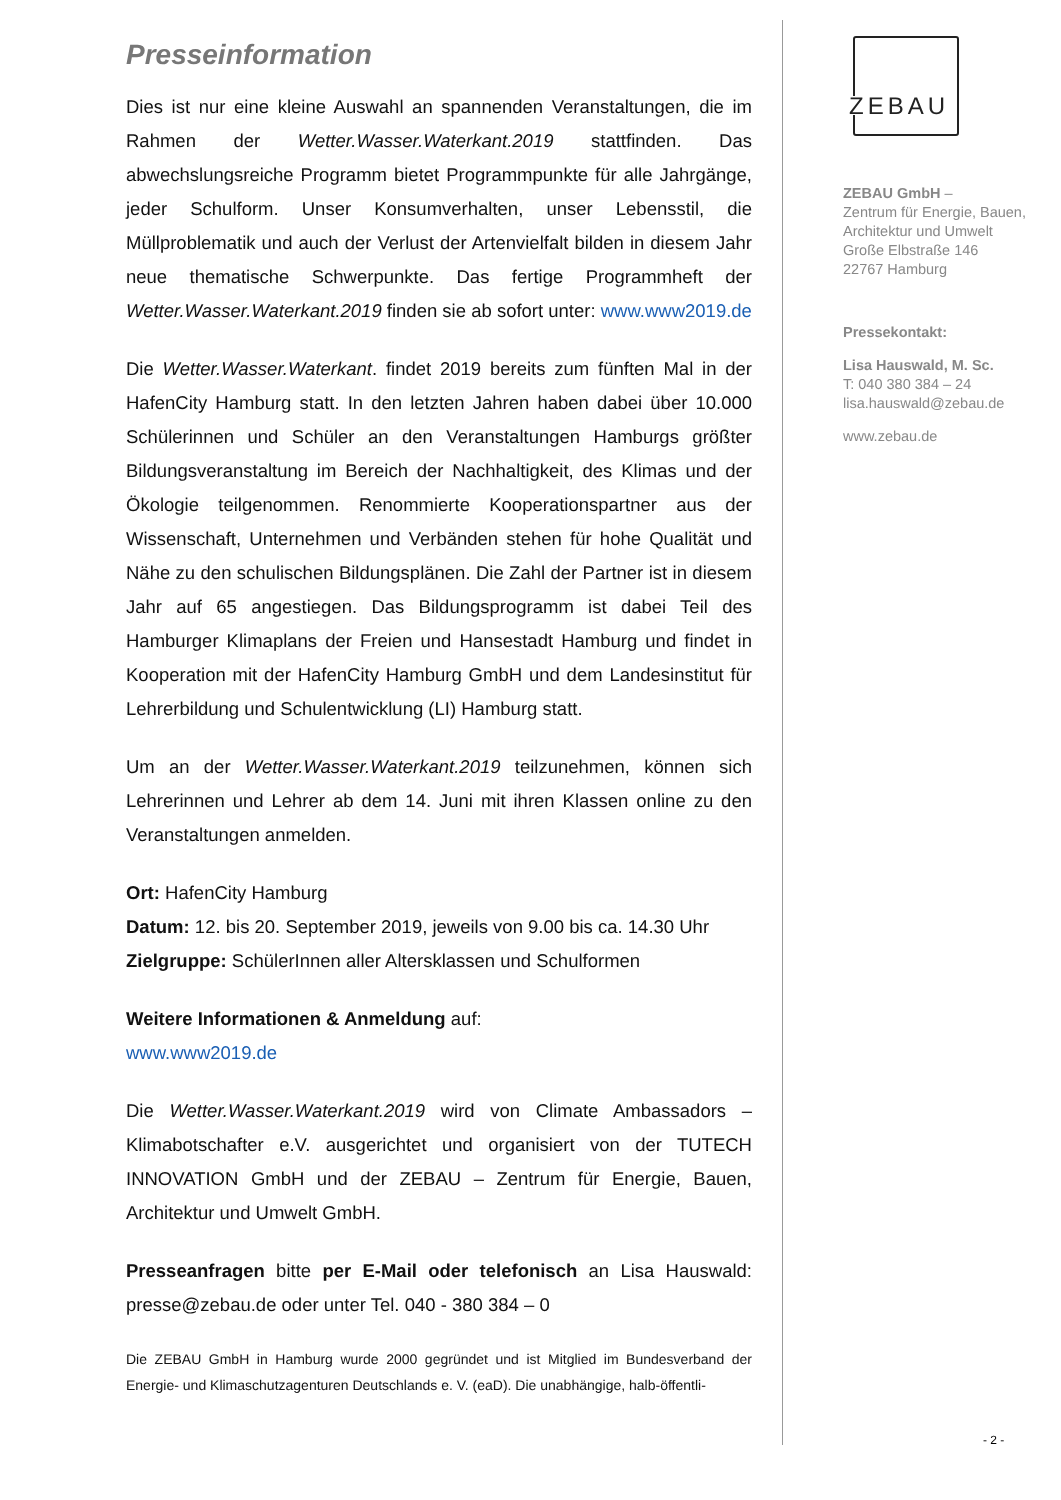Presseinformation
Dies ist nur eine kleine Auswahl an spannenden Veranstaltungen, die im Rahmen der Wetter.Wasser.Waterkant.2019 stattfinden. Das abwechslungsreiche Programm bietet Programmpunkte für alle Jahrgänge, jeder Schulform. Unser Konsumverhalten, unser Lebensstil, die Müllproblematik und auch der Verlust der Artenvielfalt bilden in diesem Jahr neue thematische Schwerpunkte. Das fertige Programmheft der Wetter.Wasser.Waterkant.2019 finden sie ab sofort unter: www.www2019.de
Die Wetter.Wasser.Waterkant. findet 2019 bereits zum fünften Mal in der HafenCity Hamburg statt. In den letzten Jahren haben dabei über 10.000 Schülerinnen und Schüler an den Veranstaltungen Hamburgs größter Bildungsveranstaltung im Bereich der Nachhaltigkeit, des Klimas und der Ökologie teilgenommen. Renommierte Kooperationspartner aus der Wissenschaft, Unternehmen und Verbänden stehen für hohe Qualität und Nähe zu den schulischen Bildungsplänen. Die Zahl der Partner ist in diesem Jahr auf 65 angestiegen. Das Bildungsprogramm ist dabei Teil des Hamburger Klimaplans der Freien und Hansestadt Hamburg und findet in Kooperation mit der HafenCity Hamburg GmbH und dem Landesinstitut für Lehrerbildung und Schulentwicklung (LI) Hamburg statt.
Um an der Wetter.Wasser.Waterkant.2019 teilzunehmen, können sich Lehrerinnen und Lehrer ab dem 14. Juni mit ihren Klassen online zu den Veranstaltungen anmelden.
Ort: HafenCity Hamburg
Datum: 12. bis 20. September 2019, jeweils von 9.00 bis ca. 14.30 Uhr
Zielgruppe: SchülerInnen aller Altersklassen und Schulformen
Weitere Informationen & Anmeldung auf:
www.www2019.de
Die Wetter.Wasser.Waterkant.2019 wird von Climate Ambassadors – Klimabotschafter e.V. ausgerichtet und organisiert von der TUTECH INNOVATION GmbH und der ZEBAU – Zentrum für Energie, Bauen, Architektur und Umwelt GmbH.
Presseanfragen bitte per E-Mail oder telefonisch an Lisa Hauswald: presse@zebau.de oder unter Tel. 040 - 380 384 – 0
Die ZEBAU GmbH in Hamburg wurde 2000 gegründet und ist Mitglied im Bundesverband der Energie- und Klimaschutzagenturen Deutschlands e. V. (eaD). Die unabhängige, halb-öffentli-
ZEBAU
ZEBAU GmbH –
Zentrum für Energie, Bauen,
Architektur und Umwelt
Große Elbstraße 146
22767 Hamburg
Pressekontakt:
Lisa Hauswald, M. Sc.
T: 040 380 384 – 24
lisa.hauswald@zebau.de
www.zebau.de
- 2 -